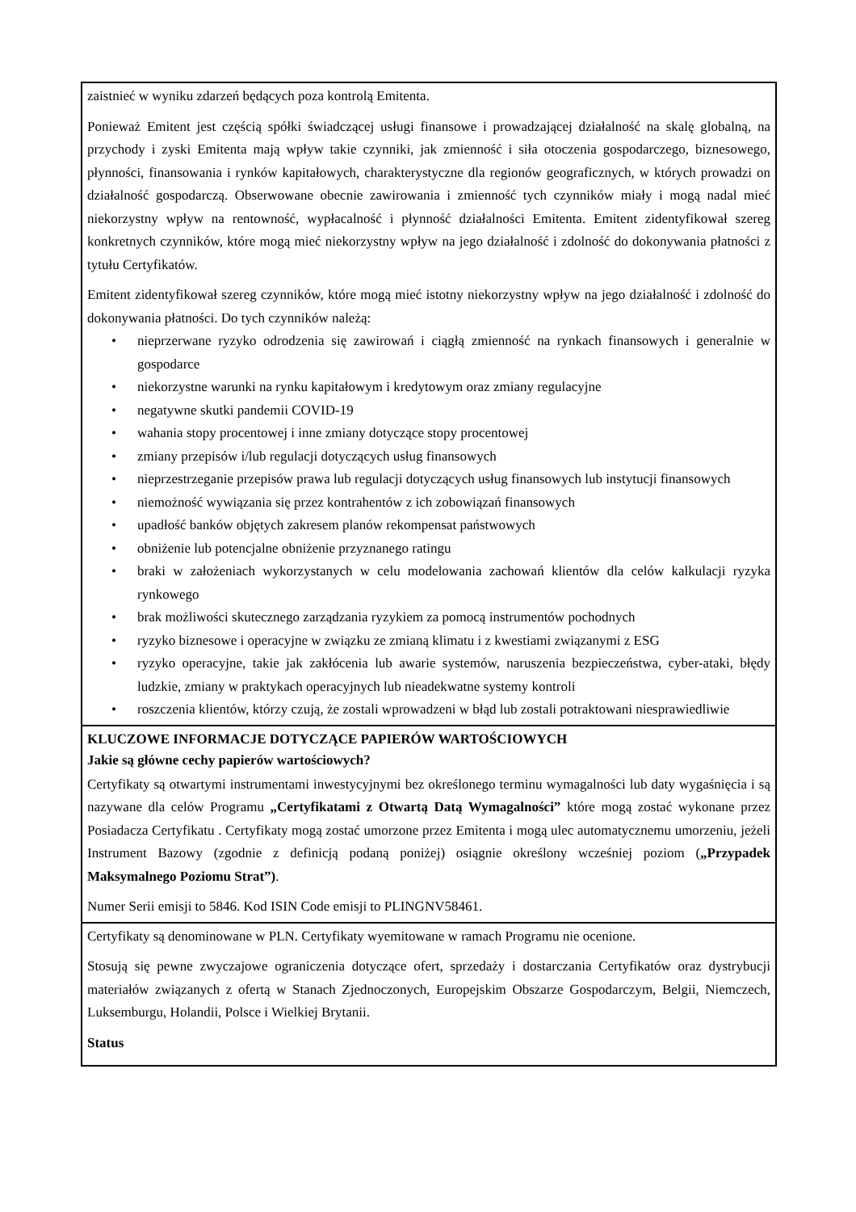zaistnieć w wyniku zdarzeń będących poza kontrolą Emitenta.
Ponieważ Emitent jest częścią spółki świadczącej usługi finansowe i prowadzającej działalność na skalę globalną, na przychody i zyski Emitenta mają wpływ takie czynniki, jak zmienność i siła otoczenia gospodarczego, biznesowego, płynności, finansowania i rynków kapitałowych, charakterystyczne dla regionów geograficznych, w których prowadzi on działalność gospodarczą. Obserwowane obecnie zawirowania i zmienność tych czynników miały i mogą nadal mieć niekorzystny wpływ na rentowność, wypłacalność i płynność działalności Emitenta. Emitent zidentyfikował szereg konkretnych czynników, które mogą mieć niekorzystny wpływ na jego działalność i zdolność do dokonywania płatności z tytułu Certyfikatów.
Emitent zidentyfikował szereg czynników, które mogą mieć istotny niekorzystny wpływ na jego działalność i zdolność do dokonywania płatności. Do tych czynników należą:
• nieprzerwane ryzyko odrodzenia się zawirowań i ciągłą zmienność na rynkach finansowych i generalnie w gospodarce
• niekorzystne warunki na rynku kapitałowym i kredytowym oraz zmiany regulacyjne
• negatywne skutki pandemii COVID-19
• wahania stopy procentowej i inne zmiany dotyczące stopy procentowej
• zmiany przepisów i/lub regulacji dotyczących usług finansowych
• nieprzestrzeganie przepisów prawa lub regulacji dotyczących usług finansowych lub instytucji finansowych
• niemożność wywiązania się przez kontrahentów z ich zobowiązań finansowych
• upadłość banków objętych zakresem planów rekompensat państwowych
• obniżenie lub potencjalne obniżenie przyznanego ratingu
• braki w założeniach wykorzystanych w celu modelowania zachowań klientów dla celów kalkulacji ryzyka rynkowego
• brak możliwości skutecznego zarządzania ryzykiem za pomocą instrumentów pochodnych
• ryzyko biznesowe i operacyjne w związku ze zmianą klimatu i z kwestiami związanymi z ESG
• ryzyko operacyjne, takie jak zakłócenia lub awarie systemów, naruszenia bezpieczeństwa, cyber-ataki, błędy ludzkie, zmiany w praktykach operacyjnych lub nieadekwatne systemy kontroli
• roszczenia klientów, którzy czują, że zostali wprowadzeni w błąd lub zostali potraktowani niesprawiedliwie
KLUCZOWE INFORMACJE DOTYCZĄCE PAPIERÓW WARTOŚCIOWYCH
Jakie są główne cechy papierów wartościowych?
Certyfikaty są otwartymi instrumentami inwestycyjnymi bez określonego terminu wymagalności lub daty wygaśnięcia i są nazywane dla celów Programu „Certyfikatami z Otwartą Datą Wymagalności” które mogą zostać wykonane przez Posiadacza Certyfikatu . Certyfikaty mogą zostać umorzone przez Emitenta i mogą ulec automatycznemu umorzeniu, jeżeli Instrument Bazowy (zgodnie z definicją podaną poniżej) osiągnie określony wcześniej poziom („Przypadek Maksymalnego Poziomu Strat”).
Numer Serii emisji to 5846. Kod ISIN Code emisji to PLINGNV58461.
Certyfikaty są denominowane w PLN. Certyfikaty wyemitowane w ramach Programu nie ocenione.
Stosują się pewne zwyczajowe ograniczenia dotyczące ofert, sprzedaży i dostarczania Certyfikatów oraz dystrybucji materiałów związanych z ofertą w Stanach Zjednoczonych, Europejskim Obszarze Gospodarczym, Belgii, Niemczech, Luksemburgu, Holandii, Polsce i Wielkiej Brytanii.
Status